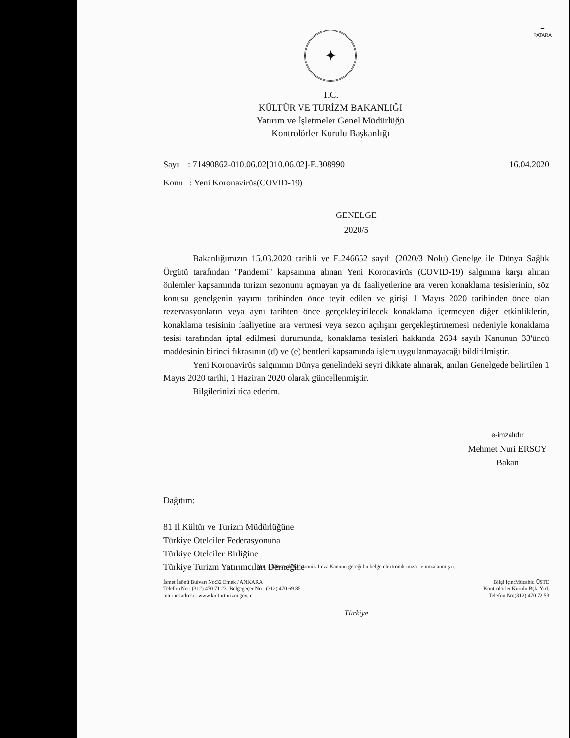☰
PATARA
✦
T.C.
KÜLTÜR VE TURİZM BAKANLIĞI
Yatırım ve İşletmeler Genel Müdürlüğü
Kontrolörler Kurulu Başkanlığı
Sayı : 71490862-010.06.02[010.06.02]-E.308990 16.04.2020
Konu : Yeni Koronavirüs(COVID-19)
GENELGE
2020/5
Bakanlığımızın 15.03.2020 tarihli ve E.246652 sayılı (2020/3 Nolu) Genelge ile Dünya Sağlık Örgütü tarafından "Pandemi" kapsamına alınan Yeni Koronavirüs (COVID-19) salgınına karşı alınan önlemler kapsamında turizm sezonunu açmayan ya da faaliyetlerine ara veren konaklama tesislerinin, söz konusu genelgenin yayımı tarihinden önce teyit edilen ve girişi 1 Mayıs 2020 tarihinden önce olan rezervasyonların veya aynı tarihten önce gerçekleştirilecek konaklama içermeyen diğer etkinliklerin, konaklama tesisinin faaliyetine ara vermesi veya sezon açılışını gerçekleştirmemesi nedeniyle konaklama tesisi tarafından iptal edilmesi durumunda, konaklama tesisleri hakkında 2634 sayılı Kanunun 33'üncü maddesinin birinci fıkrasının (d) ve (e) bentleri kapsamında işlem uygulanmayacağı bildirilmiştir.
Yeni Koronavirüs salgınının Dünya genelindeki seyri dikkate alınarak, anılan Genelgede belirtilen 1 Mayıs 2020 tarihi, 1 Haziran 2020 olarak güncellenmiştir.
Bilgilerinizi rica ederim.
e-imzalıdır
Mehmet Nuri ERSOY
Bakan
Dağıtım:
81 İl Kültür ve Turizm Müdürlüğüne
Türkiye Otelciler Federasyonuna
Türkiye Otelciler Birliğine
Türkiye Turizm Yatırımcıları Derneğine
Not: 5070 sayılı Elektronik İmza Kanunu gereği bu belge elektronik imza ile imzalanmıştır.
İsmet İnönü Bulvarı No:32 Emek / ANKARA
Telefon No : (312) 470 71 23 Belgegeçer No : (312) 470 69 85
internet adresi : www.kulturturizm.gov.tr
Bilgi için:Mücahid ÜSTE
Kontrolörler Kurulu Bşk. Yrd.
Telefon No:(312) 470 72 53
Türkiye